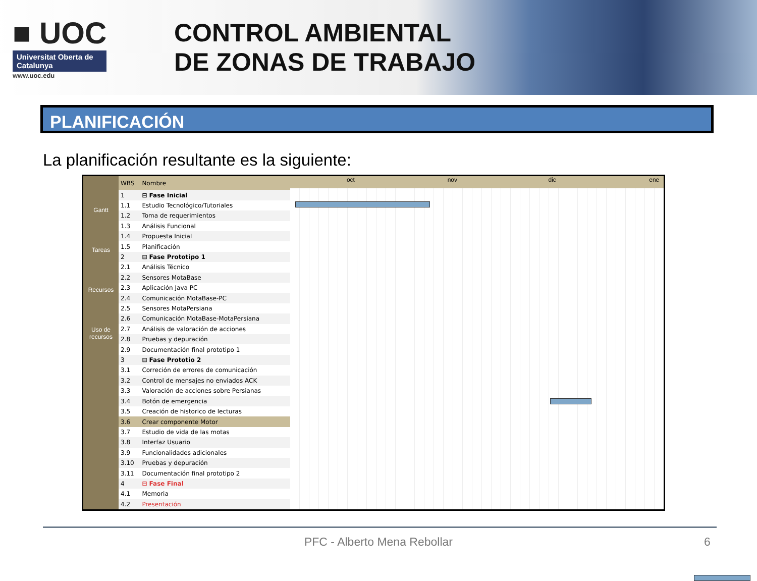■ UOC
Universitat Oberta de Catalunya
www.uoc.edu
CONTROL AMBIENTAL
DE ZONAS DE TRABAJO
PLANIFICACIÓN
La planificación resultante es la siguiente:
Gantt
Tareas
Recursos
Uso de recursos
| WBS | Nombre |
| --- | --- |
| 1 | ⊟ Fase Inicial |
| 1.1 | Estudio Tecnológico/Tutoriales |
| 1.2 | Toma de requerimientos |
| 1.3 | Análisis Funcional |
| 1.4 | Propuesta Inicial |
| 1.5 | Planificación |
| 2 | ⊟ Fase Prototipo 1 |
| 2.1 | Análisis Técnico |
| 2.2 | Sensores MotaBase |
| 2.3 | Aplicación Java PC |
| 2.4 | Comunicación MotaBase-PC |
| 2.5 | Sensores MotaPersiana |
| 2.6 | Comunicación MotaBase-MotaPersiana |
| 2.7 | Análisis de valoración de acciones |
| 2.8 | Pruebas y depuración |
| 2.9 | Documentación final prototipo 1 |
| 3 | ⊟ Fase Prototio 2 |
| 3.1 | Correción de errores de comunicación |
| 3.2 | Control de mensajes no enviados ACK |
| 3.3 | Valoración de acciones sobre Persianas |
| 3.4 | Botón de emergencia |
| 3.5 | Creación de historico de lecturas |
| 3.6 | Crear componente Motor |
| 3.7 | Estudio de vida de las motas |
| 3.8 | Interfaz Usuario |
| 3.9 | Funcionalidades adicionales |
| 3.10 | Pruebas y depuración |
| 3.11 | Documentación final prototipo 2 |
| 4 | ⊟ Fase Final |
| 4.1 | Memoria |
| 4.2 | Presentación |
oct nov dic ene
PFC - Alberto Mena Rebollar 6